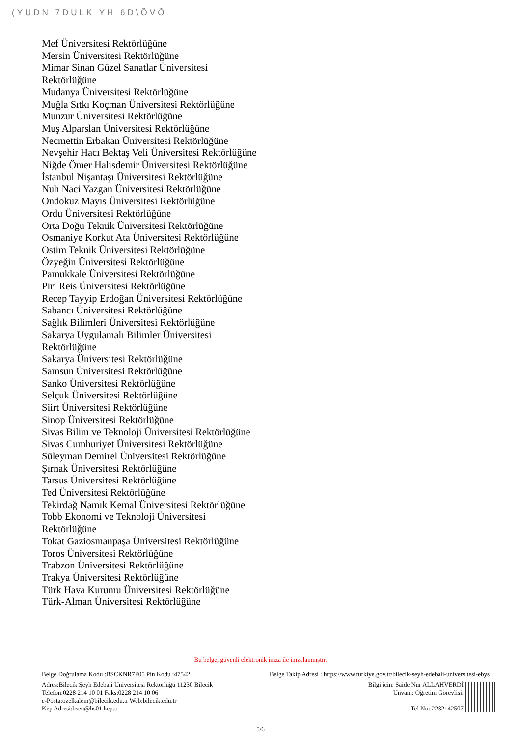(YUDN 7DULK YH 6D\ÕVÕ
Mef Üniversitesi Rektörlüğüne
Mersin Üniversitesi Rektörlüğüne
Mimar Sinan Güzel Sanatlar Üniversitesi Rektörlüğüne
Mudanya Üniversitesi Rektörlüğüne
Muğla Sıtkı Koçman Üniversitesi Rektörlüğüne
Munzur Üniversitesi Rektörlüğüne
Muş Alparslan Üniversitesi Rektörlüğüne
Necmettin Erbakan Üniversitesi Rektörlüğüne
Nevşehir Hacı Bektaş Veli Üniversitesi Rektörlüğüne
Niğde Ömer Halisdemir Üniversitesi Rektörlüğüne
İstanbul Nişantaşı Üniversitesi Rektörlüğüne
Nuh Naci Yazgan Üniversitesi Rektörlüğüne
Ondokuz Mayıs Üniversitesi Rektörlüğüne
Ordu Üniversitesi Rektörlüğüne
Orta Doğu Teknik Üniversitesi Rektörlüğüne
Osmaniye Korkut Ata Üniversitesi Rektörlüğüne
Ostim Teknik Üniversitesi Rektörlüğüne
Özyeğin Üniversitesi Rektörlüğüne
Pamukkale Üniversitesi Rektörlüğüne
Piri Reis Üniversitesi Rektörlüğüne
Recep Tayyip Erdoğan Üniversitesi Rektörlüğüne
Sabancı Üniversitesi Rektörlüğüne
Sağlık Bilimleri Üniversitesi Rektörlüğüne
Sakarya Uygulamalı Bilimler Üniversitesi Rektörlüğüne
Sakarya Üniversitesi Rektörlüğüne
Samsun Üniversitesi Rektörlüğüne
Sanko Üniversitesi Rektörlüğüne
Selçuk Üniversitesi Rektörlüğüne
Siirt Üniversitesi Rektörlüğüne
Sinop Üniversitesi Rektörlüğüne
Sivas Bilim ve Teknoloji Üniversitesi Rektörlüğüne
Sivas Cumhuriyet Üniversitesi Rektörlüğüne
Süleyman Demirel Üniversitesi Rektörlüğüne
Şırnak Üniversitesi Rektörlüğüne
Tarsus Üniversitesi Rektörlüğüne
Ted Üniversitesi Rektörlüğüne
Tekirdağ Namık Kemal Üniversitesi Rektörlüğüne
Tobb Ekonomi ve Teknoloji Üniversitesi Rektörlüğüne
Tokat Gaziosmanpaşa Üniversitesi Rektörlüğüne
Toros Üniversitesi Rektörlüğüne
Trabzon Üniversitesi Rektörlüğüne
Trakya Üniversitesi Rektörlüğüne
Türk Hava Kurumu Üniversitesi Rektörlüğüne
Türk-Alman Üniversitesi Rektörlüğüne
Bu belge, güvenli elektronik imza ile imzalanmıştır.
Belge Doğrulama Kodu :BSCKNR7F05 Pin Kodu :47542 Belge Takip Adresi : https://www.turkiye.gov.tr/bilecik-seyh-edebali-universitesi-ebys
Adres:Bilecik Şeyh Edebali Üniversitesi Rektörlüğü 11230 Bilecik
Telefon:0228 214 10 01 Faks:0228 214 10 06
e-Posta:ozelkalem@bilecik.edu.tr Web:bilecik.edu.tr
Kep Adresi:bseu@hs01.kep.tr
Bilgi için: Saide Nur ALLAHVERDİ
Unvanı: Öğretim Görevlisi.
Tel No: 2282142507
5/6